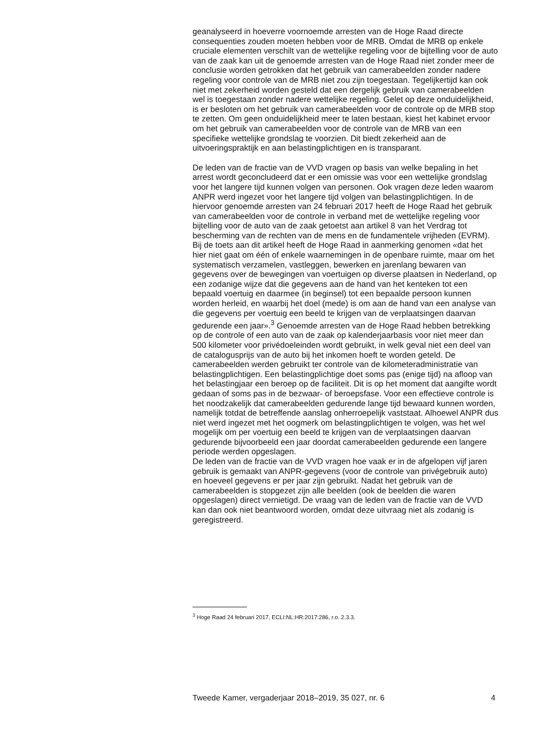geanalyseerd in hoeverre voornoemde arresten van de Hoge Raad directe consequenties zouden moeten hebben voor de MRB. Omdat de MRB op enkele cruciale elementen verschilt van de wettelijke regeling voor de bijtelling voor de auto van de zaak kan uit de genoemde arresten van de Hoge Raad niet zonder meer de conclusie worden getrokken dat het gebruik van camerabeelden zonder nadere regeling voor controle van de MRB niet zou zijn toegestaan. Tegelijkertijd kan ook niet met zekerheid worden gesteld dat een dergelijk gebruik van camerabeelden wel is toegestaan zonder nadere wettelijke regeling. Gelet op deze onduidelijkheid, is er besloten om het gebruik van camerabeelden voor de controle op de MRB stop te zetten. Om geen onduidelijkheid meer te laten bestaan, kiest het kabinet ervoor om het gebruik van camerabeelden voor de controle van de MRB van een specifieke wettelijke grondslag te voorzien. Dit biedt zekerheid aan de uitvoeringspraktijk en aan belastingplichtigen en is transparant.
De leden van de fractie van de VVD vragen op basis van welke bepaling in het arrest wordt geconcludeerd dat er een omissie was voor een wettelijke grondslag voor het langere tijd kunnen volgen van personen. Ook vragen deze leden waarom ANPR werd ingezet voor het langere tijd volgen van belastingplichtigen. In de hiervoor genoemde arresten van 24 februari 2017 heeft de Hoge Raad het gebruik van camerabeelden voor de controle in verband met de wettelijke regeling voor bijtelling voor de auto van de zaak getoetst aan artikel 8 van het Verdrag tot bescherming van de rechten van de mens en de fundamentele vrijheden (EVRM). Bij de toets aan dit artikel heeft de Hoge Raad in aanmerking genomen «dat het hier niet gaat om één of enkele waarnemingen in de openbare ruimte, maar om het systematisch verzamelen, vastleggen, bewerken en jarenlang bewaren van gegevens over de bewegingen van voertuigen op diverse plaatsen in Nederland, op een zodanige wijze dat die gegevens aan de hand van het kenteken tot een bepaald voertuig en daarmee (in beginsel) tot een bepaalde persoon kunnen worden herleid, en waarbij het doel (mede) is om aan de hand van een analyse van die gegevens per voertuig een beeld te krijgen van de verplaatsingen daarvan gedurende een jaar».<sup>3</sup> Genoemde arresten van de Hoge Raad hebben betrekking op de controle of een auto van de zaak op kalenderjaarbasis voor niet meer dan 500 kilometer voor privédoeleinden wordt gebruikt, in welk geval niet een deel van de catalogusprijs van de auto bij het inkomen hoeft te worden geteld. De camerabeelden werden gebruikt ter controle van de kilometeradministratie van belastingplichtigen. Een belastingplichtige doet soms pas (enige tijd) na afloop van het belastingjaar een beroep op de faciliteit. Dit is op het moment dat aangifte wordt gedaan of soms pas in de bezwaar- of beroepsfase. Voor een effectieve controle is het noodzakelijk dat camerabeelden gedurende lange tijd bewaard kunnen worden, namelijk totdat de betreffende aanslag onherroepelijk vaststaat. Alhoewel ANPR dus niet werd ingezet met het oogmerk om belastingplichtigen te volgen, was het wel mogelijk om per voertuig een beeld te krijgen van de verplaatsingen daarvan gedurende bijvoorbeeld een jaar doordat camerabeelden gedurende een langere periode werden opgeslagen.
De leden van de fractie van de VVD vragen hoe vaak er in de afgelopen vijf jaren gebruik is gemaakt van ANPR-gegevens (voor de controle van privégebruik auto) en hoeveel gegevens er per jaar zijn gebruikt. Nadat het gebruik van de camerabeelden is stopgezet zijn alle beelden (ook de beelden die waren opgeslagen) direct vernietigd. De vraag van de leden van de fractie van de VVD kan dan ook niet beantwoord worden, omdat deze uitvraag niet als zodanig is geregistreerd.
<sup>3</sup> Hoge Raad 24 februari 2017, ECLI:NL:HR:2017:286, r.o. 2.3.3.
Tweede Kamer, vergaderjaar 2018–2019, 35 027, nr. 6 4